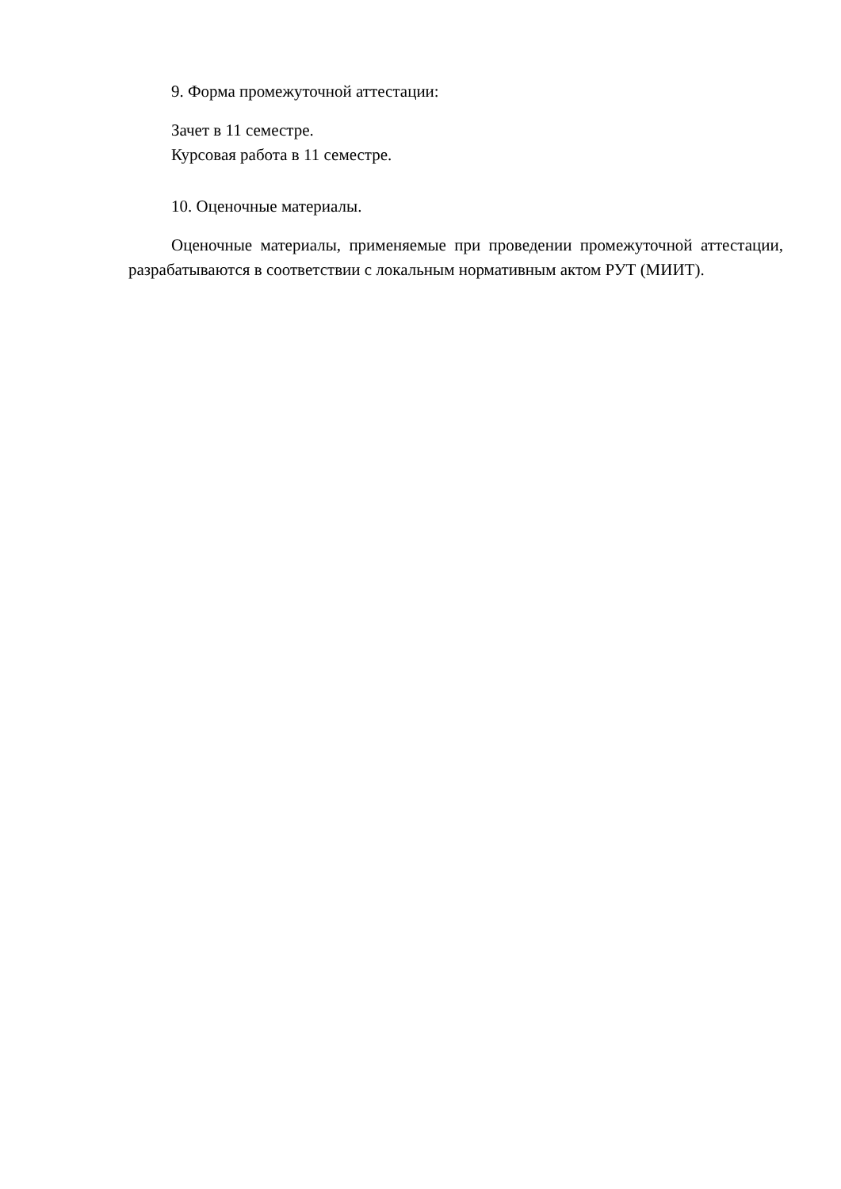9. Форма промежуточной аттестации:
Зачет в 11 семестре.
Курсовая работа в 11 семестре.
10. Оценочные материалы.
Оценочные материалы, применяемые при проведении промежуточной аттестации, разрабатываются в соответствии с локальным нормативным актом РУТ (МИИТ).